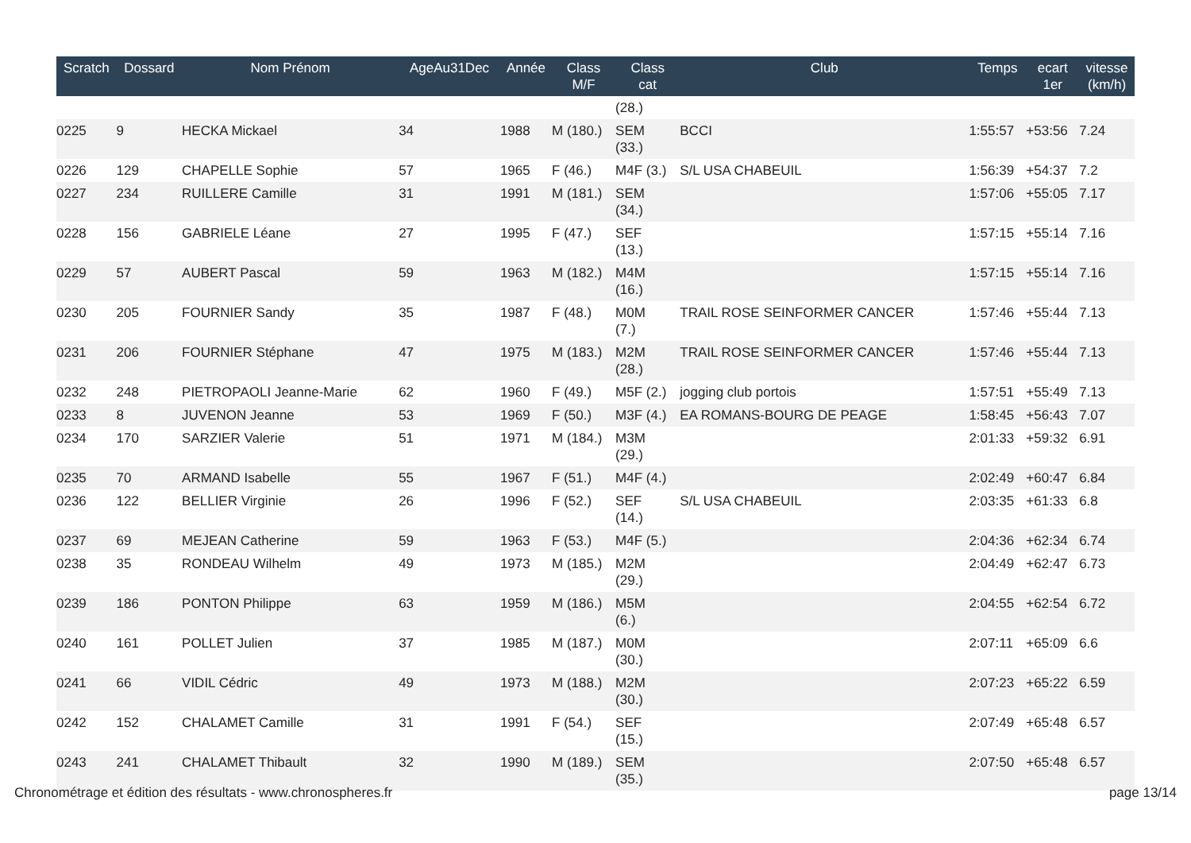| Scratch | Dossard | Nom Prénom | AgeAu31Dec | Année | Class M/F | Class cat | Club | Temps | ecart 1er | vitesse (km/h) |
| --- | --- | --- | --- | --- | --- | --- | --- | --- | --- | --- |
| | | | | | | (28.) | | | | |
| 0225 | 9 | HECKA Mickael | 34 | 1988 | M (180.) | SEM (33.) | BCCI | 1:55:57 | +53:56 | 7.24 |
| 0226 | 129 | CHAPELLE Sophie | 57 | 1965 | F (46.) | M4F (3.) | S/L USA CHABEUIL | 1:56:39 | +54:37 | 7.2 |
| 0227 | 234 | RUILLERE Camille | 31 | 1991 | M (181.) | SEM (34.) | | 1:57:06 | +55:05 | 7.17 |
| 0228 | 156 | GABRIELE Léane | 27 | 1995 | F (47.) | SEF (13.) | | 1:57:15 | +55:14 | 7.16 |
| 0229 | 57 | AUBERT Pascal | 59 | 1963 | M (182.) | M4M (16.) | | 1:57:15 | +55:14 | 7.16 |
| 0230 | 205 | FOURNIER Sandy | 35 | 1987 | F (48.) | M0M (7.) | TRAIL ROSE SEINFORMER CANCER | 1:57:46 | +55:44 | 7.13 |
| 0231 | 206 | FOURNIER Stéphane | 47 | 1975 | M (183.) | M2M (28.) | TRAIL ROSE SEINFORMER CANCER | 1:57:46 | +55:44 | 7.13 |
| 0232 | 248 | PIETROPAOLI Jeanne-Marie | 62 | 1960 | F (49.) | M5F (2.) | jogging club portois | 1:57:51 | +55:49 | 7.13 |
| 0233 | 8 | JUVENON Jeanne | 53 | 1969 | F (50.) | M3F (4.) | EA ROMANS-BOURG DE PEAGE | 1:58:45 | +56:43 | 7.07 |
| 0234 | 170 | SARZIER Valerie | 51 | 1971 | M (184.) | M3M (29.) | | 2:01:33 | +59:32 | 6.91 |
| 0235 | 70 | ARMAND Isabelle | 55 | 1967 | F (51.) | M4F (4.) | | 2:02:49 | +60:47 | 6.84 |
| 0236 | 122 | BELLIER Virginie | 26 | 1996 | F (52.) | SEF (14.) | S/L USA CHABEUIL | 2:03:35 | +61:33 | 6.8 |
| 0237 | 69 | MEJEAN Catherine | 59 | 1963 | F (53.) | M4F (5.) | | 2:04:36 | +62:34 | 6.74 |
| 0238 | 35 | RONDEAU Wilhelm | 49 | 1973 | M (185.) | M2M (29.) | | 2:04:49 | +62:47 | 6.73 |
| 0239 | 186 | PONTON Philippe | 63 | 1959 | M (186.) | M5M (6.) | | 2:04:55 | +62:54 | 6.72 |
| 0240 | 161 | POLLET Julien | 37 | 1985 | M (187.) | M0M (30.) | | 2:07:11 | +65:09 | 6.6 |
| 0241 | 66 | VIDIL Cédric | 49 | 1973 | M (188.) | M2M (30.) | | 2:07:23 | +65:22 | 6.59 |
| 0242 | 152 | CHALAMET Camille | 31 | 1991 | F (54.) | SEF (15.) | | 2:07:49 | +65:48 | 6.57 |
| 0243 | 241 | CHALAMET Thibault | 32 | 1990 | M (189.) | SEM (35.) | | 2:07:50 | +65:48 | 6.57 |
Chronométrage et édition des résultats - www.chronospheres.fr page 13/14